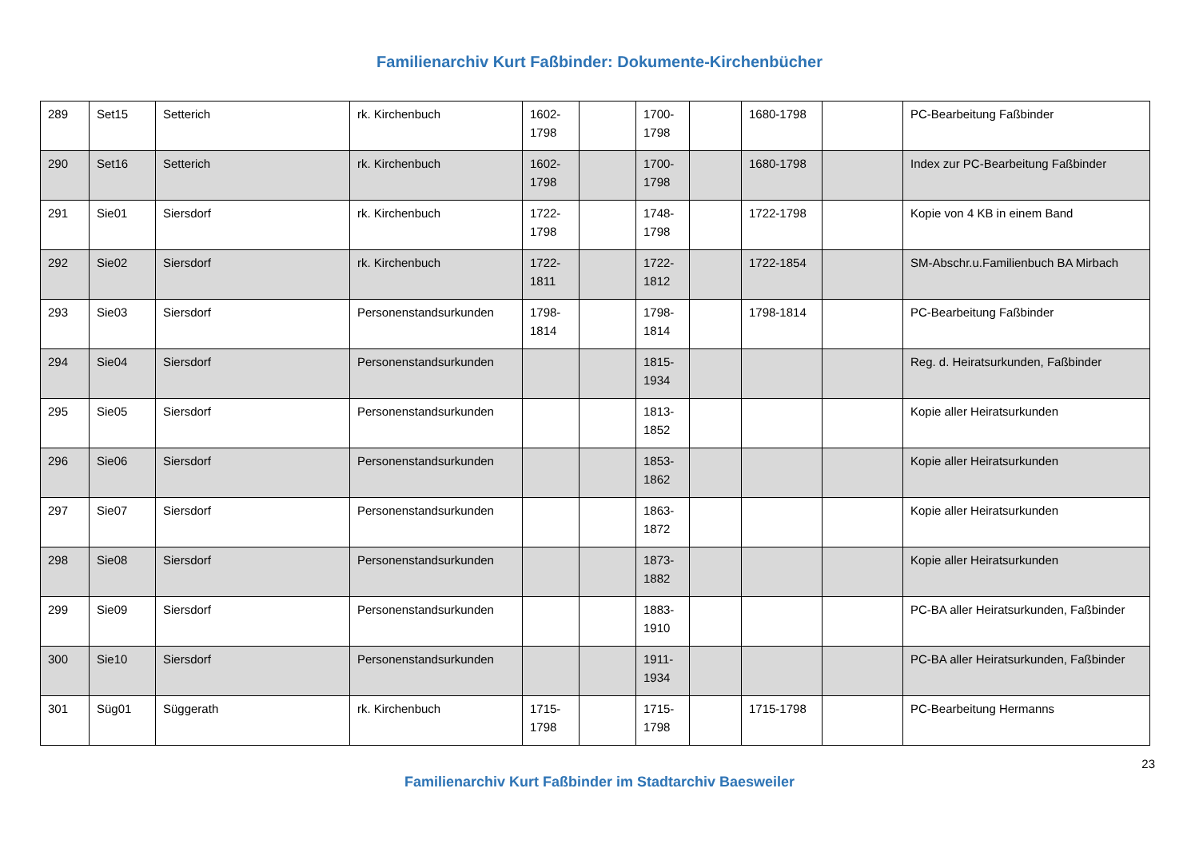Familienarchiv Kurt Faßbinder: Dokumente-Kirchenbücher
| 289 | Set15 | Setterich | rk. Kirchenbuch | 1602-1798 | | 1700-1798 | | 1680-1798 | | PC-Bearbeitung Faßbinder |
| 290 | Set16 | Setterich | rk. Kirchenbuch | 1602-1798 | | 1700-1798 | | 1680-1798 | | Index zur PC-Bearbeitung Faßbinder |
| 291 | Sie01 | Siersdorf | rk. Kirchenbuch | 1722-1798 | | 1748-1798 | | 1722-1798 | | Kopie von 4 KB in einem Band |
| 292 | Sie02 | Siersdorf | rk. Kirchenbuch | 1722-1811 | | 1722-1812 | | 1722-1854 | | SM-Abschr.u.Familienbuch BA Mirbach |
| 293 | Sie03 | Siersdorf | Personenstandsurkunden | 1798-1814 | | 1798-1814 | | 1798-1814 | | PC-Bearbeitung Faßbinder |
| 294 | Sie04 | Siersdorf | Personenstandsurkunden | | | 1815-1934 | | | | Reg. d. Heiratsurkunden, Faßbinder |
| 295 | Sie05 | Siersdorf | Personenstandsurkunden | | | 1813-1852 | | | | Kopie aller Heiratsurkunden |
| 296 | Sie06 | Siersdorf | Personenstandsurkunden | | | 1853-1862 | | | | Kopie aller Heiratsurkunden |
| 297 | Sie07 | Siersdorf | Personenstandsurkunden | | | 1863-1872 | | | | Kopie aller Heiratsurkunden |
| 298 | Sie08 | Siersdorf | Personenstandsurkunden | | | 1873-1882 | | | | Kopie aller Heiratsurkunden |
| 299 | Sie09 | Siersdorf | Personenstandsurkunden | | | 1883-1910 | | | | PC-BA aller Heiratsurkunden, Faßbinder |
| 300 | Sie10 | Siersdorf | Personenstandsurkunden | | | 1911-1934 | | | | PC-BA aller Heiratsurkunden, Faßbinder |
| 301 | Süg01 | Süggerath | rk. Kirchenbuch | 1715-1798 | | 1715-1798 | | 1715-1798 | | PC-Bearbeitung Hermanns |
23
Familienarchiv Kurt Faßbinder im Stadtarchiv Baesweiler